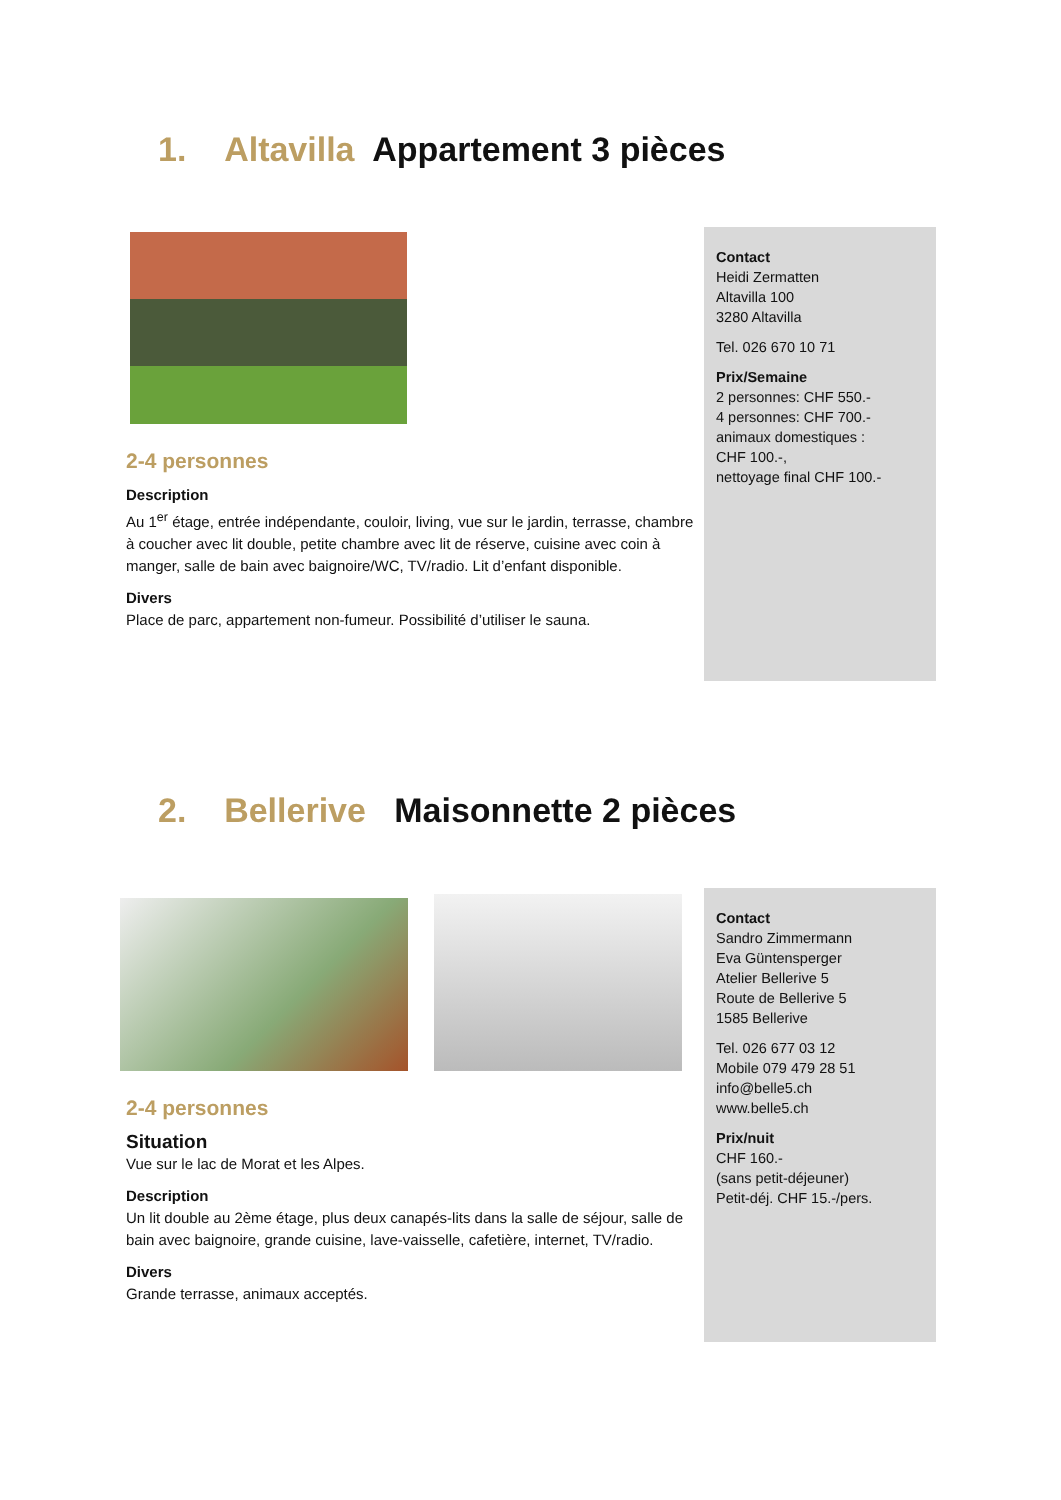1. Altavilla Appartement 3 pièces
2-4 personnes
Description
Au 1<sup>er</sup> étage, entrée indépendante, couloir, living, vue sur le jardin, terrasse, chambre à coucher avec lit double, petite chambre avec lit de réserve, cuisine avec coin à manger, salle de bain avec baignoire/WC, TV/radio. Lit d’enfant disponible.
Divers
Place de parc, appartement non-fumeur. Possibilité d’utiliser le sauna.
Contact
Heidi Zermatten
Altavilla 100
3280 Altavilla
Tel. 026 670 10 71
Prix/Semaine
2 personnes: CHF 550.-
4 personnes: CHF 700.-
animaux domestiques :
CHF 100.-,
nettoyage final CHF 100.-
2. Bellerive Maisonnette 2 pièces
2-4 personnes
Situation
Vue sur le lac de Morat et les Alpes.
Description
Un lit double au 2ème étage, plus deux canapés-lits dans la salle de séjour, salle de bain avec baignoire, grande cuisine, lave-vaisselle, cafetière, internet, TV/radio.
Divers
Grande terrasse, animaux acceptés.
Contact
Sandro Zimmermann
Eva Güntensperger
Atelier Bellerive 5
Route de Bellerive 5
1585 Bellerive
Tel. 026 677 03 12
Mobile 079 479 28 51
info@belle5.ch
www.belle5.ch
Prix/nuit
CHF 160.-
(sans petit-déjeuner)
Petit-déj. CHF 15.-/pers.